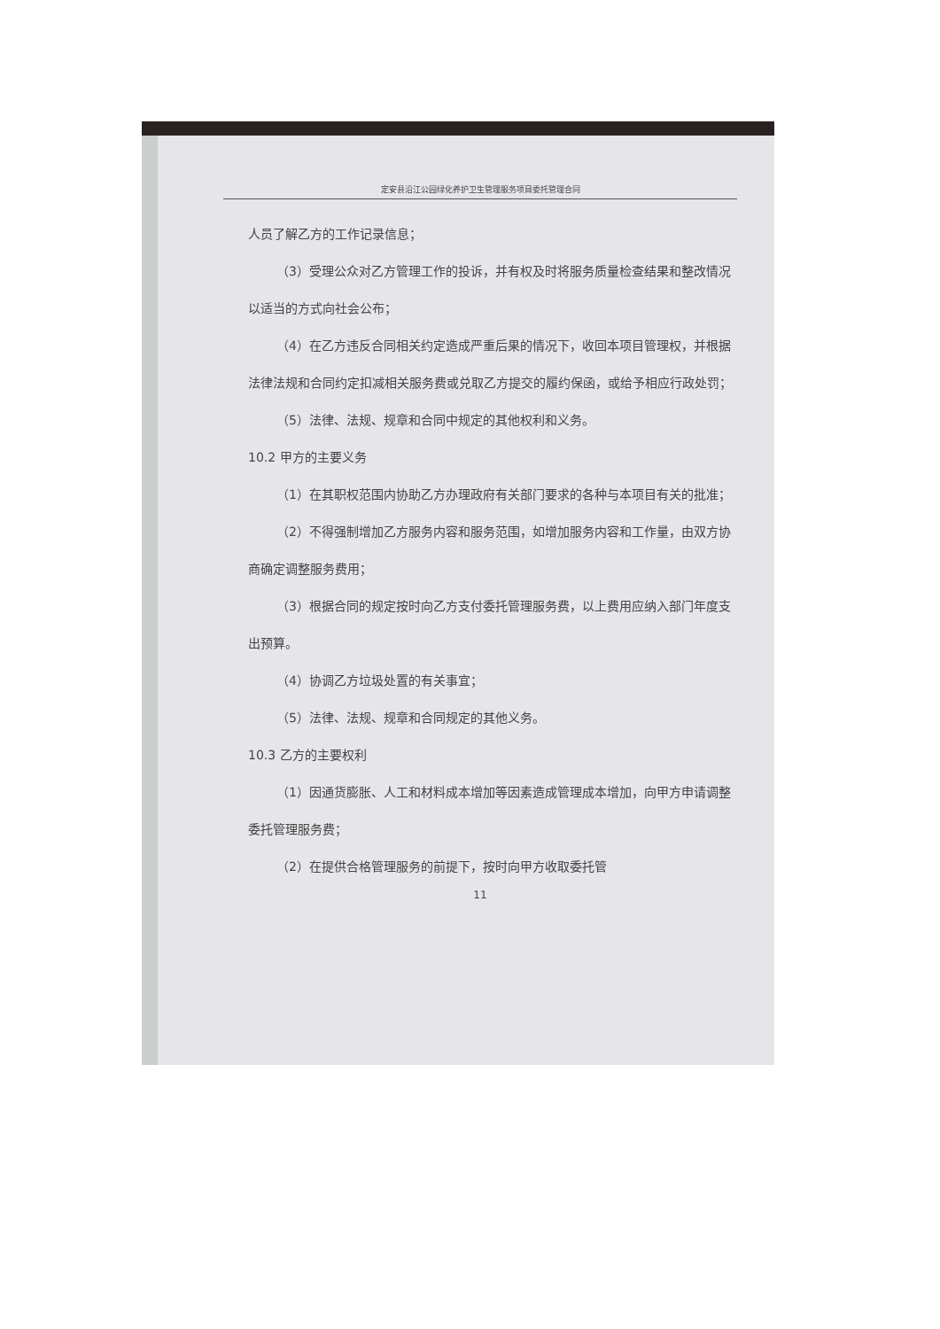定安县沿江公园绿化养护卫生管理服务项目委托管理合同
人员了解乙方的工作记录信息；
（3）受理公众对乙方管理工作的投诉，并有权及时将服务质量检查结果和整改情况以适当的方式向社会公布；
（4）在乙方违反合同相关约定造成严重后果的情况下，收回本项目管理权，并根据法律法规和合同约定扣减相关服务费或兑取乙方提交的履约保函，或给予相应行政处罚；
（5）法律、法规、规章和合同中规定的其他权利和义务。
10.2 甲方的主要义务
（1）在其职权范围内协助乙方办理政府有关部门要求的各种与本项目有关的批准；
（2）不得强制增加乙方服务内容和服务范围，如增加服务内容和工作量，由双方协商确定调整服务费用；
（3）根据合同的规定按时向乙方支付委托管理服务费，以上费用应纳入部门年度支出预算。
（4）协调乙方垃圾处置的有关事宜；
（5）法律、法规、规章和合同规定的其他义务。
10.3 乙方的主要权利
（1）因通货膨胀、人工和材料成本增加等因素造成管理成本增加，向甲方申请调整委托管理服务费；
（2）在提供合格管理服务的前提下，按时向甲方收取委托管
11